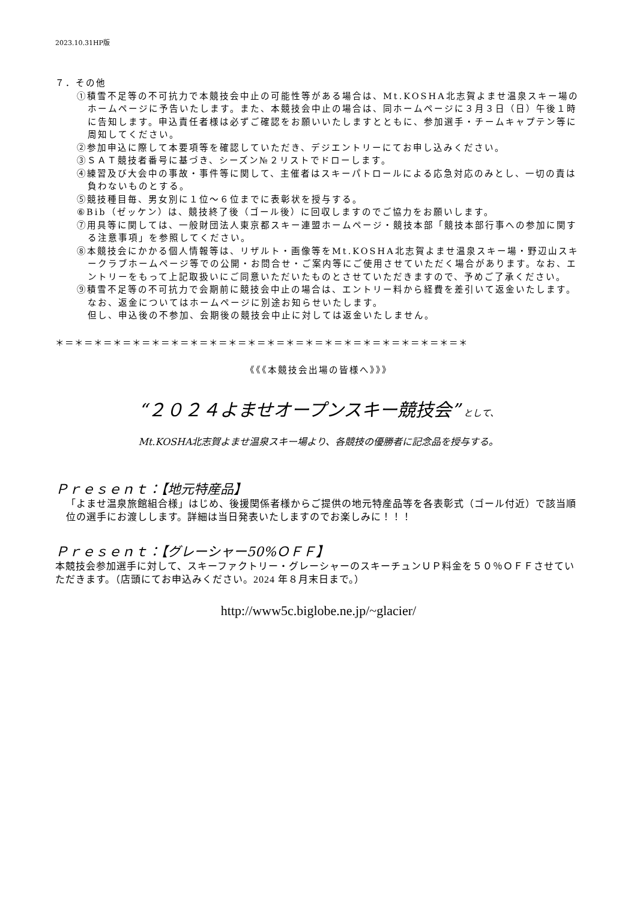2023.10.31HP版
７．その他
①積雪不足等の不可抗力で本競技会中止の可能性等がある場合は、Mt.KOSHA北志賀よませ温泉スキー場のホームページに予告いたします。また、本競技会中止の場合は、同ホームページに３月３日（日）午後１時に告知します。申込責任者様は必ずご確認をお願いいたしますとともに、参加選手・チームキャプテン等に周知してください。
②参加申込に際して本要項等を確認していただき、デジエントリーにてお申し込みください。
③ＳＡＴ競技者番号に基づき、シーズン№２リストでドローします。
④練習及び大会中の事故・事件等に関して、主催者はスキーパトロールによる応急対応のみとし、一切の責は負わないものとする。
⑤競技種目毎、男女別に１位～６位までに表彰状を授与する。
⑥Bib（ゼッケン）は、競技終了後（ゴール後）に回収しますのでご協力をお願いします。
⑦用具等に関しては、一般財団法人東京都スキー連盟ホームページ・競技本部「競技本部行事への参加に関する注意事項」を参照してください。
⑧本競技会にかかる個人情報等は、リザルト・画像等をMt.KOSHA北志賀よませ温泉スキー場・野辺山スキークラブホームページ等での公開・お問合せ・ご案内等にご使用させていただく場合があります。なお、エントリーをもって上記取扱いにご同意いただいたものとさせていただきますので、予めご了承ください。
⑨積雪不足等の不可抗力で会期前に競技会中止の場合は、エントリー料から経費を差引いて返金いたします。なお、返金についてはホームページに別途お知らせいたします。
但し、申込後の不参加、会期後の競技会中止に対しては返金いたしません。
＊＝＊＝＊＝＊＝＊＝＊＝＊＝＊＝＊＝＊＝＊＝＊＝＊＝＊＝＊＝＊＝＊＝＊＝＊＝＊＝＊＝＊
《《《本競技会出場の皆様へ》》》
“２０２４よませオープンスキー競技会” として、
Mt.KOSHA北志賀よませ温泉スキー場より、各競技の優勝者に記念品を授与する。
Ｐｒｅｓｅｎｔ：【地元特産品】
「よませ温泉旅館組合様」はじめ、後援関係者様からご提供の地元特産品等を各表彰式（ゴール付近）で該当順位の選手にお渡しします。詳細は当日発表いたしますのでお楽しみに！！！
Ｐｒｅｓｅｎｔ：【グレーシャー50%ＯＦＦ】
本競技会参加選手に対して、スキーファクトリー・グレーシャーのスキーチュンＵＰ料金を５０％ＯＦＦさせていただきます。（店頭にてお申込みください。2024 年８月末日まで。）
http://www5c.biglobe.ne.jp/~glacier/